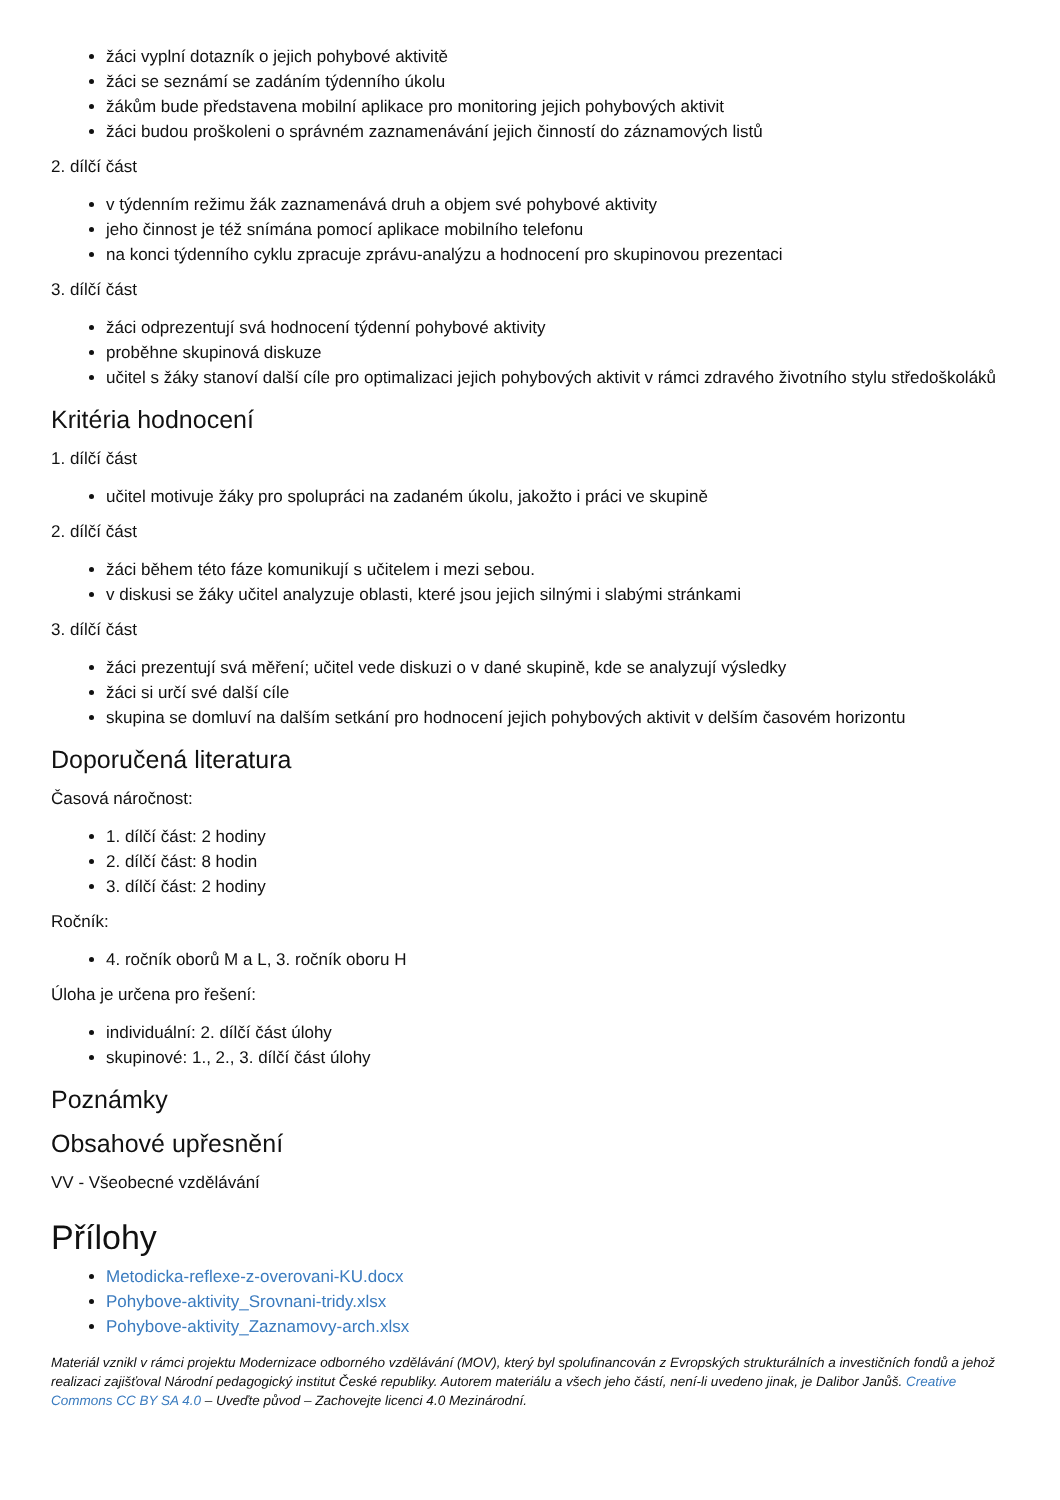žáci vyplní dotazník o jejich pohybové aktivitě
žáci se seznámí se zadáním týdenního úkolu
žákům bude představena mobilní aplikace pro monitoring jejich pohybových aktivit
žáci budou proškoleni o správném zaznamenávání jejich činností do záznamových listů
2. dílčí část
v týdenním režimu žák zaznamenává druh a objem své pohybové aktivity
jeho činnost je též snímána pomocí aplikace mobilního telefonu
na konci týdenního cyklu zpracuje zprávu-analýzu a hodnocení pro skupinovou prezentaci
3. dílčí část
žáci odprezentují svá hodnocení týdenní pohybové aktivity
proběhne skupinová diskuze
učitel s žáky stanoví další cíle pro optimalizaci jejich pohybových aktivit v rámci zdravého životního stylu středoškoláků
Kritéria hodnocení
1. dílčí část
učitel motivuje žáky pro spolupráci na zadaném úkolu, jakožto i práci ve skupině
2. dílčí část
žáci během této fáze komunikují s učitelem i mezi sebou.
v diskusi se žáky učitel analyzuje oblasti, které jsou jejich silnými i slabými stránkami
3. dílčí část
žáci prezentují svá měření; učitel vede diskuzi o v dané skupině, kde se analyzují výsledky
žáci si určí své další cíle
skupina se domluví na dalším setkání pro hodnocení jejich pohybových aktivit v delším časovém horizontu
Doporučená literatura
Časová náročnost:
1. dílčí část: 2 hodiny
2. dílčí část: 8 hodin
3. dílčí část: 2 hodiny
Ročník:
4. ročník oborů M a L, 3. ročník oboru H
Úloha je určena pro řešení:
individuální: 2. dílčí část úlohy
skupinové: 1., 2., 3. dílčí část úlohy
Poznámky
Obsahové upřesnění
VV - Všeobecné vzdělávání
Přílohy
Metodicka-reflexe-z-overovani-KU.docx
Pohybove-aktivity_Srovnani-tridy.xlsx
Pohybove-aktivity_Zaznamovy-arch.xlsx
Materiál vznikl v rámci projektu Modernizace odborného vzdělávání (MOV), který byl spolufinancován z Evropských strukturálních a investičních fondů a jehož realizaci zajišťoval Národní pedagogický institut České republiky. Autorem materiálu a všech jeho částí, není-li uvedeno jinak, je Dalibor Janůš. Creative Commons CC BY SA 4.0 – Uveďte původ – Zachovejte licenci 4.0 Mezinárodní.